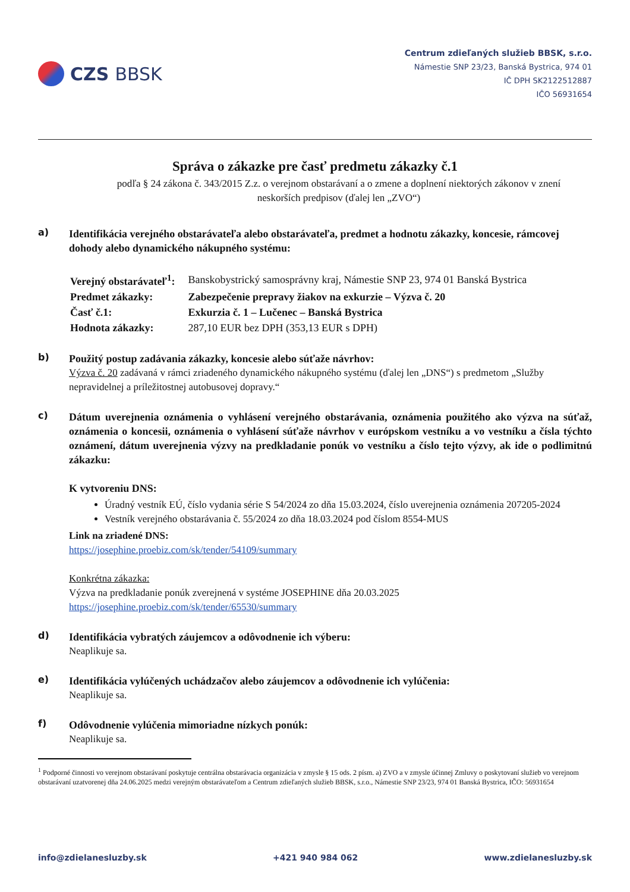CZS BBSK
Centrum zdieľaných služieb BBSK, s.r.o.
Námestie SNP 23/23, Banská Bystrica, 974 01
IČ DPH SK2122512887
IČO 56931654
Správa o zákazke pre časť predmetu zákazky č.1
podľa § 24 zákona č. 343/2015 Z.z. o verejnom obstarávaní a o zmene a doplnení niektorých zákonov v znení
neskorších predpisov (ďalej len „ZVO“)
a)
Identifikácia verejného obstarávateľa alebo obstarávateľa, predmet a hodnotu zákazky, koncesie, rámcovej dohody alebo dynamického nákupného systému:
| Verejný obstarávateľ<sup>1</sup>: | Banskobystrický samosprávny kraj, Námestie SNP 23, 974 01 Banská Bystrica |
| Predmet zákazky: | Zabezpečenie prepravy žiakov na exkurzie – Výzva č. 20 |
| Časť č.1: | Exkurzia č. 1 – Lučenec – Banská Bystrica |
| Hodnota zákazky: | 287,10 EUR bez DPH (353,13 EUR s DPH) |
b)
Použitý postup zadávania zákazky, koncesie alebo súťaže návrhov:
Výzva č. 20 zadávaná v rámci zriadeného dynamického nákupného systému (ďalej len „DNS“) s predmetom „Služby nepravidelnej a príležitostnej autobusovej dopravy.“
c)
Dátum uverejnenia oznámenia o vyhlásení verejného obstarávania, oznámenia použitého ako výzva na súťaž, oznámenia o koncesii, oznámenia o vyhlásení súťaže návrhov v európskom vestníku a vo vestníku a čísla týchto oznámení, dátum uverejnenia výzvy na predkladanie ponúk vo vestníku a číslo tejto výzvy, ak ide o podlimitnú zákazku:
K vytvoreniu DNS:
Úradný vestník EÚ, číslo vydania série S 54/2024 zo dňa 15.03.2024, číslo uverejnenia oznámenia 207205-2024
Vestník verejného obstarávania č. 55/2024 zo dňa 18.03.2024 pod číslom 8554-MUS
Link na zriadené DNS:
https://josephine.proebiz.com/sk/tender/54109/summary
Konkrétna zákazka:
Výzva na predkladanie ponúk zverejnená v systéme JOSEPHINE dňa 20.03.2025
https://josephine.proebiz.com/sk/tender/65530/summary
d)
Identifikácia vybratých záujemcov a odôvodnenie ich výberu:
Neaplikuje sa.
e)
Identifikácia vylúčených uchádzačov alebo záujemcov a odôvodnenie ich vylúčenia:
Neaplikuje sa.
f)
Odôvodnenie vylúčenia mimoriadne nízkych ponúk:
Neaplikuje sa.
<sup>1</sup> Podporné činnosti vo verejnom obstarávaní poskytuje centrálna obstarávacia organizácia v zmysle § 15 ods. 2 písm. a) ZVO a v zmysle účinnej Zmluvy o poskytovaní služieb vo verejnom obstarávaní uzatvorenej dňa 24.06.2025 medzi verejným obstarávateľom a Centrum zdieľaných služieb BBSK, s.r.o., Námestie SNP 23/23, 974 01 Banská Bystrica, IČO: 56931654
info@zdielanesluzby.sk +421 940 984 062 www.zdielanesluzby.sk